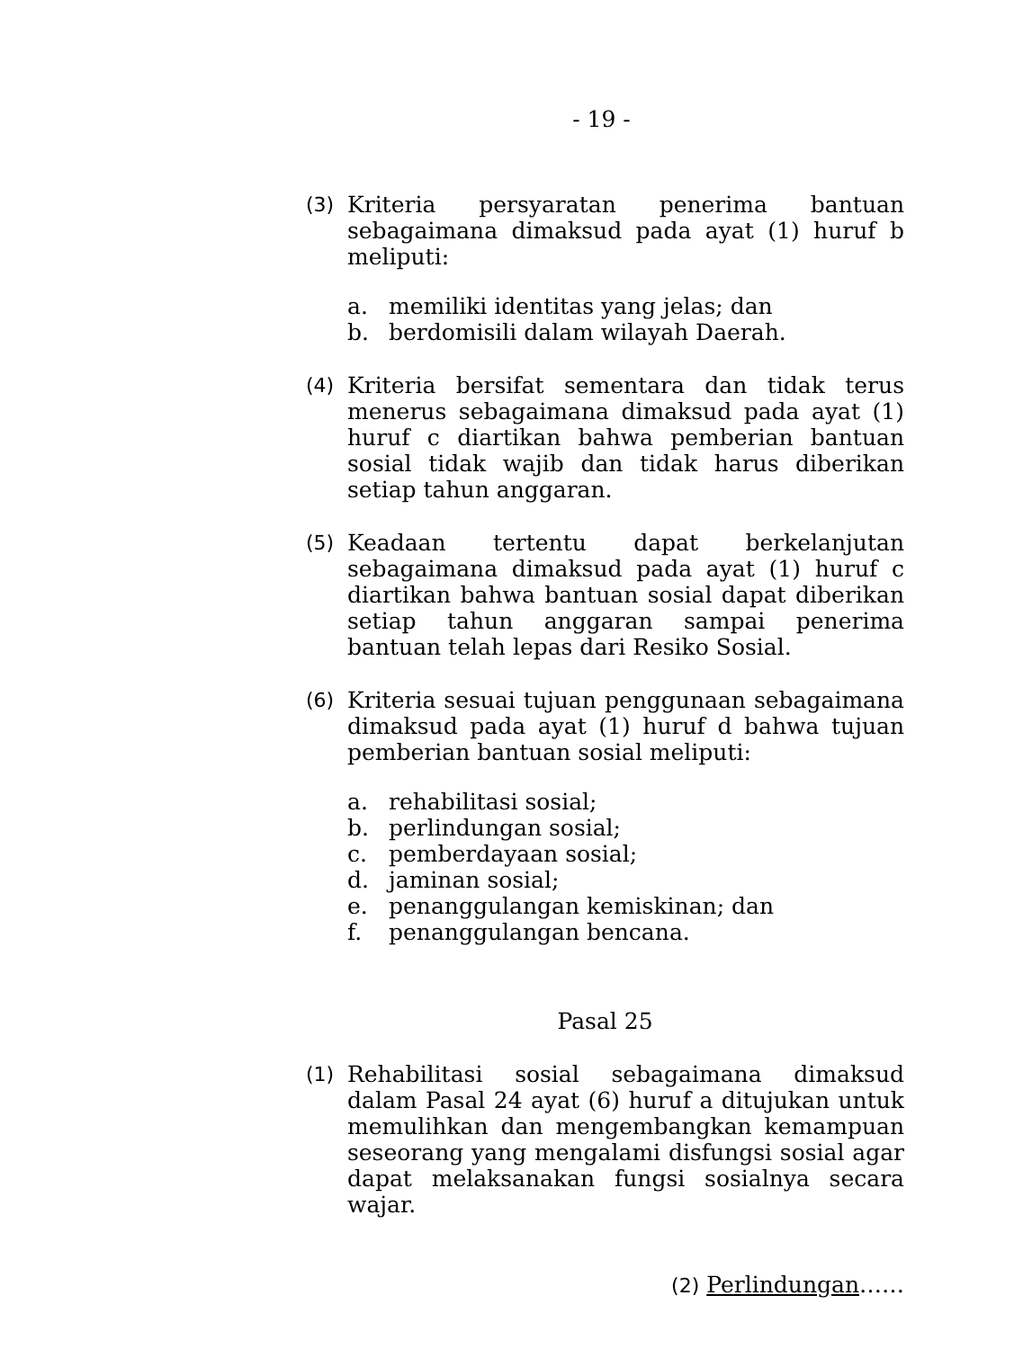- 19 -
(3) Kriteria persyaratan penerima bantuan sebagaimana dimaksud pada ayat (1) huruf b meliputi:
a. memiliki identitas yang jelas; dan
b. berdomisili dalam wilayah Daerah.
(4) Kriteria bersifat sementara dan tidak terus menerus sebagaimana dimaksud pada ayat (1) huruf c diartikan bahwa pemberian bantuan sosial tidak wajib dan tidak harus diberikan setiap tahun anggaran.
(5) Keadaan tertentu dapat berkelanjutan sebagaimana dimaksud pada ayat (1) huruf c diartikan bahwa bantuan sosial dapat diberikan setiap tahun anggaran sampai penerima bantuan telah lepas dari Resiko Sosial.
(6) Kriteria sesuai tujuan penggunaan sebagaimana dimaksud pada ayat (1) huruf d bahwa tujuan pemberian bantuan sosial meliputi:
a. rehabilitasi sosial;
b. perlindungan sosial;
c. pemberdayaan sosial;
d. jaminan sosial;
e. penanggulangan kemiskinan; dan
f. penanggulangan bencana.
Pasal 25
(1) Rehabilitasi sosial sebagaimana dimaksud dalam Pasal 24 ayat (6) huruf a ditujukan untuk memulihkan dan mengembangkan kemampuan seseorang yang mengalami disfungsi sosial agar dapat melaksanakan fungsi sosialnya secara wajar.
(2) Perlindungan……